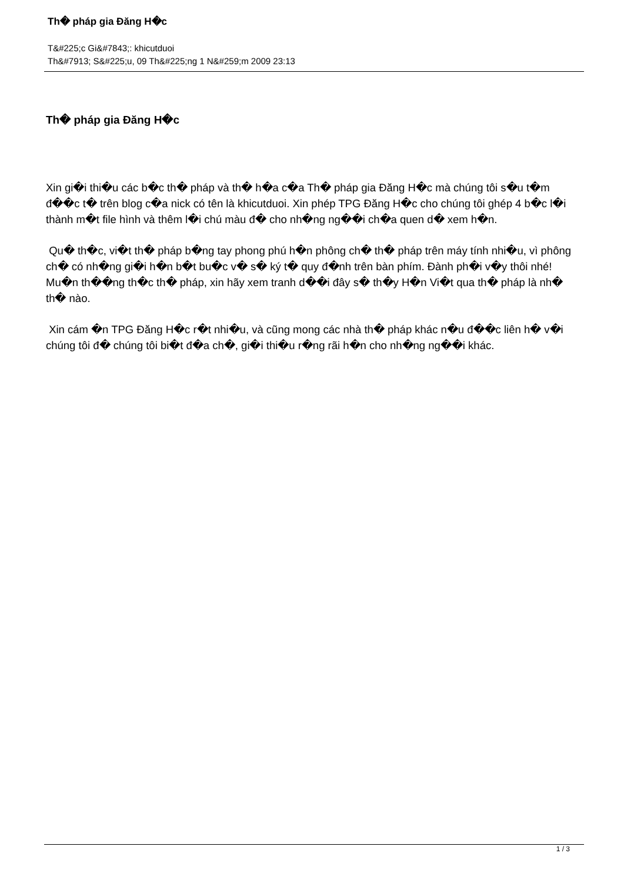Th� pháp gia Đăng H�c
T&#225;c Gi&#7843;: khicutduoi
Th&#7913; S&#225;u, 09 Th&#225;ng 1 N&#259;m 2009 23:13
Th� pháp gia Đăng H�c
Xin gi�i thi�u các b�c th� pháp và th� h�a c�a Th� pháp gia Đăng H�c mà chúng tôi s�u t�m đ��c t� trên blog c�a nick có tên là khicutduoi. Xin phép TPG Đăng H�c cho chúng tôi ghép 4 b�c l�i thành m�t file hình và thêm l�i chú màu đ� cho nh�ng ng��i ch�a quen d� xem h�n.
Qu� th�c, vi�t th� pháp b�ng tay phong phú h�n phông ch� th� pháp trên máy tính nhi�u, vì phông ch� có nh�ng gi�i h�n b�t bu�c v� s� ký t� quy đ�nh trên bàn phím. Đành ph�i v�y thôi nhé! Mu�n th��ng th�c th� pháp, xin hãy xem tranh d��i đây s� th�y H�n Vi�t qua th� pháp là nh� th� nào.
Xin cám �n TPG Đăng H�c r�t nhi�u, và cũng mong các nhà th� pháp khác n�u đ��c liên h� v�i chúng tôi đ� chúng tôi bi�t đ�a ch�, gi�i thi�u r�ng rãi h�n cho nh�ng ng��i khác.
1 / 3